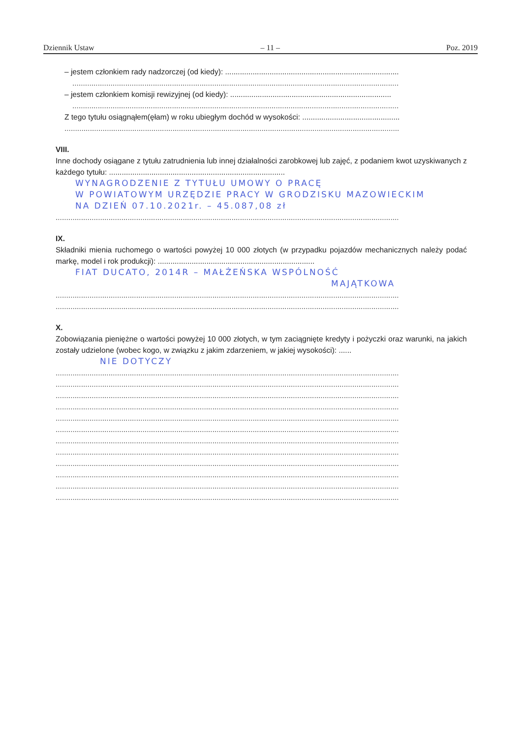Dziennik Ustaw – 11 – Poz. 2019
– jestem członkiem rady nadzorczej (od kiedy): ..................................................................................
..........................................................................................................................................................
– jestem członkiem komisji rewizyjnej (od kiedy): ............................................................................
..........................................................................................................................................................
Z tego tytułu osiągnąłem(ęłam) w roku ubiegłym dochód w wysokości: ..............................................
..............................................................................................................................................................
VIII.
Inne dochody osiągane z tytułu zatrudnienia lub innej działalności zarobkowej lub zajęć, z podaniem kwot uzyskiwanych z każdego tytułu: ...................................................................................
WYNAGRODZENIE Z TYTUŁU UMOWY O PRACĘ
W POWIATOWYM URZĘDZIE PRACY W GRODZISKU MAZOWIECKIM
NA DZIEŃ 07.10.2021r. – 45.087,08 zł
..................................................................................................................................................................
IX.
Składniki mienia ruchomego o wartości powyżej 10 000 złotych (w przypadku pojazdów mechanicznych należy podać markę, model i rok produkcji): ..........................................................................
FIAT DUCATO, 2014R – MAŁŻEŃSKA WSPÓLNOŚĆ
MAJĄTKOWA
..................................................................................................................................................................
..................................................................................................................................................................
X.
Zobowiązania pieniężne o wartości powyżej 10 000 złotych, w tym zaciągnięte kredyty i pożyczki oraz warunki, na jakich zostały udzielone (wobec kogo, w związku z jakim zdarzeniem, w jakiej wysokości): ......
NIE DOTYCZY
..................................................................................................................................................................
..................................................................................................................................................................
..................................................................................................................................................................
..................................................................................................................................................................
..................................................................................................................................................................
..................................................................................................................................................................
..................................................................................................................................................................
..................................................................................................................................................................
..................................................................................................................................................................
..................................................................................................................................................................
..................................................................................................................................................................
..................................................................................................................................................................